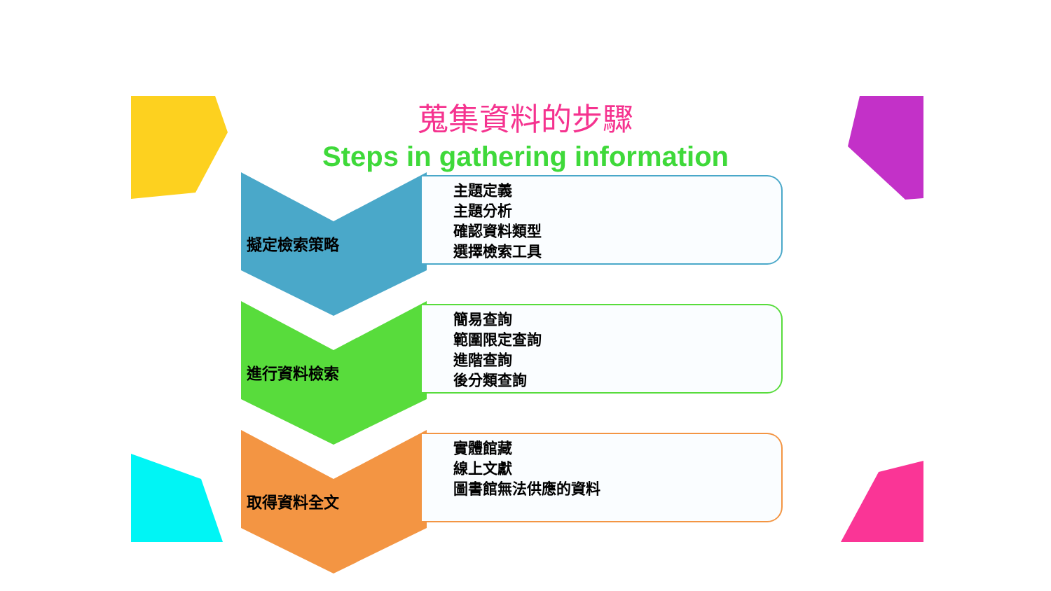蒐集資料的步驟
Steps in gathering information
擬定檢索策略
主題定義
主題分析
確認資料類型
選擇檢索工具
進行資料檢索
簡易查詢
範圍限定查詢
進階查詢
後分類查詢
取得資料全文
實體館藏
線上文獻
圖書館無法供應的資料